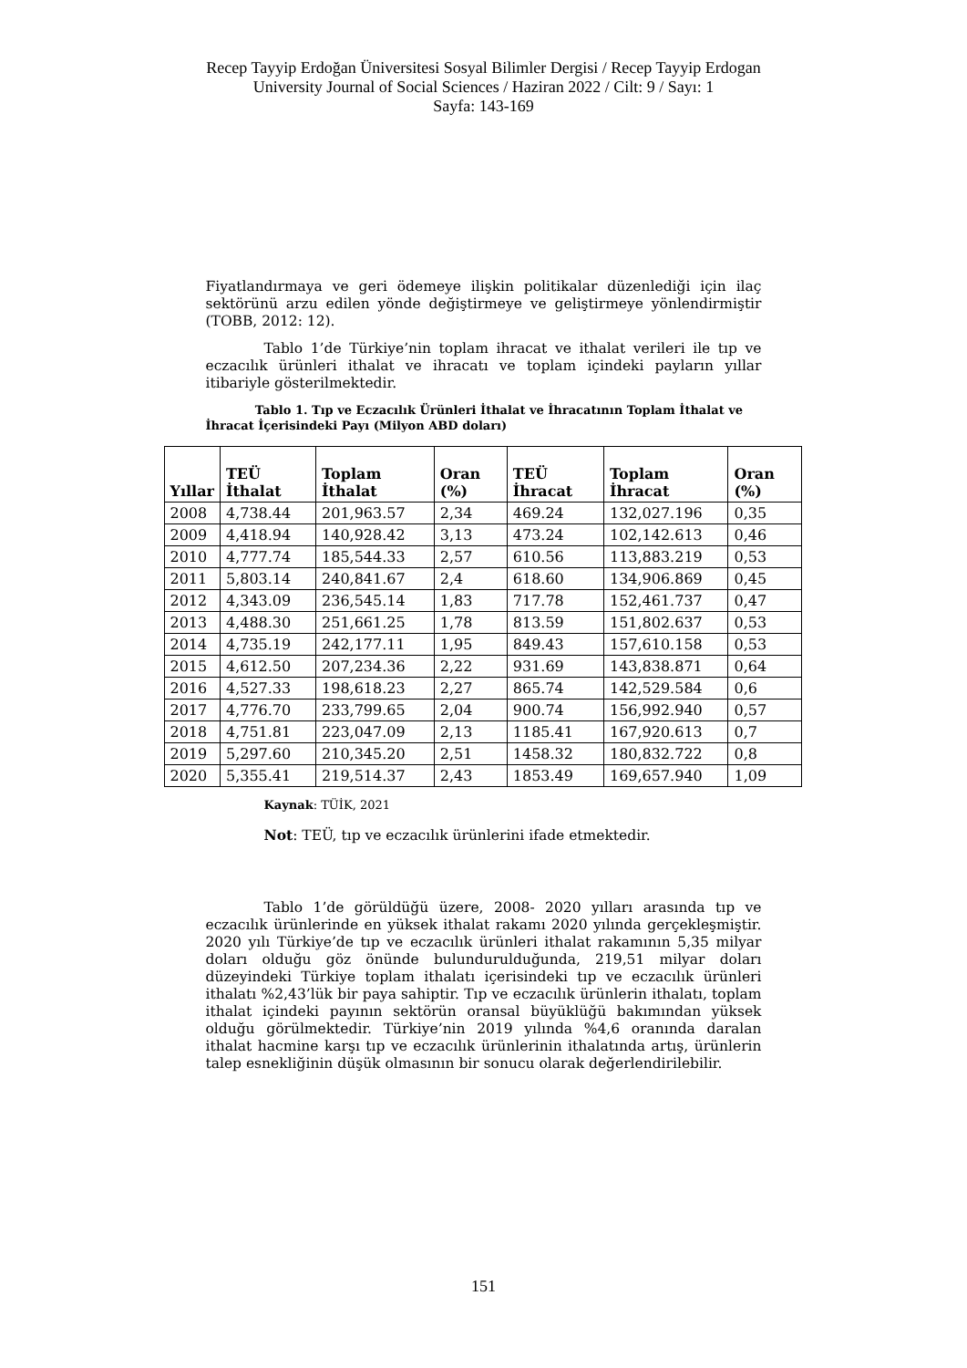Recep Tayyip Erdoğan Üniversitesi Sosyal Bilimler Dergisi / Recep Tayyip Erdogan University Journal of Social Sciences / Haziran 2022 / Cilt: 9 / Sayı: 1
Sayfa: 143-169
Fiyatlandırmaya ve geri ödemeye ilişkin politikalar düzenlediği için ilaç sektörünü arzu edilen yönde değiştirmeye ve geliştirmeye yönlendirmiştir (TOBB, 2012: 12).
Tablo 1’de Türkiye’nin toplam ihracat ve ithalat verileri ile tıp ve eczacılık ürünleri ithalat ve ihracatı ve toplam içindeki payların yıllar itibariyle gösterilmektedir.
Tablo 1. Tıp ve Eczacılık Ürünleri İthalat ve İhracatının Toplam İthalat ve İhracat İçerisindeki Payı (Milyon ABD doları)
| Yıllar | TEÜ İthalat | Toplam İthalat | Oran (%) | TEÜ İhracat | Toplam İhracat | Oran (%) |
| --- | --- | --- | --- | --- | --- | --- |
| 2008 | 4,738.44 | 201,963.57 | 2,34 | 469.24 | 132,027.196 | 0,35 |
| 2009 | 4,418.94 | 140,928.42 | 3,13 | 473.24 | 102,142.613 | 0,46 |
| 2010 | 4,777.74 | 185,544.33 | 2,57 | 610.56 | 113,883.219 | 0,53 |
| 2011 | 5,803.14 | 240,841.67 | 2,4 | 618.60 | 134,906.869 | 0,45 |
| 2012 | 4,343.09 | 236,545.14 | 1,83 | 717.78 | 152,461.737 | 0,47 |
| 2013 | 4,488.30 | 251,661.25 | 1,78 | 813.59 | 151,802.637 | 0,53 |
| 2014 | 4,735.19 | 242,177.11 | 1,95 | 849.43 | 157,610.158 | 0,53 |
| 2015 | 4,612.50 | 207,234.36 | 2,22 | 931.69 | 143,838.871 | 0,64 |
| 2016 | 4,527.33 | 198,618.23 | 2,27 | 865.74 | 142,529.584 | 0,6 |
| 2017 | 4,776.70 | 233,799.65 | 2,04 | 900.74 | 156,992.940 | 0,57 |
| 2018 | 4,751.81 | 223,047.09 | 2,13 | 1185.41 | 167,920.613 | 0,7 |
| 2019 | 5,297.60 | 210,345.20 | 2,51 | 1458.32 | 180,832.722 | 0,8 |
| 2020 | 5,355.41 | 219,514.37 | 2,43 | 1853.49 | 169,657.940 | 1,09 |
Kaynak: TÜİK, 2021
Not: TEÜ, tıp ve eczacılık ürünlerini ifade etmektedir.
Tablo 1’de görüldüğü üzere, 2008- 2020 yılları arasında tıp ve eczacılık ürünlerinde en yüksek ithalat rakamı 2020 yılında gerçekleşmiştir. 2020 yılı Türkiye’de tıp ve eczacılık ürünleri ithalat rakamının 5,35 milyar doları olduğu göz önünde bulundurulduğunda, 219,51 milyar doları düzeyindeki Türkiye toplam ithalatı içerisindeki tıp ve eczacılık ürünleri ithalatı %2,43’lük bir paya sahiptir. Tıp ve eczacılık ürünlerin ithalatı, toplam ithalat içindeki payının sektörün oransal büyüklüğü bakımından yüksek olduğu görülmektedir. Türkiye’nin 2019 yılında %4,6 oranında daralan ithalat hacmine karşı tıp ve eczacılık ürünlerinin ithalatında artış, ürünlerin talep esnekliğinin düşük olmasının bir sonucu olarak değerlendirilebilir.
151